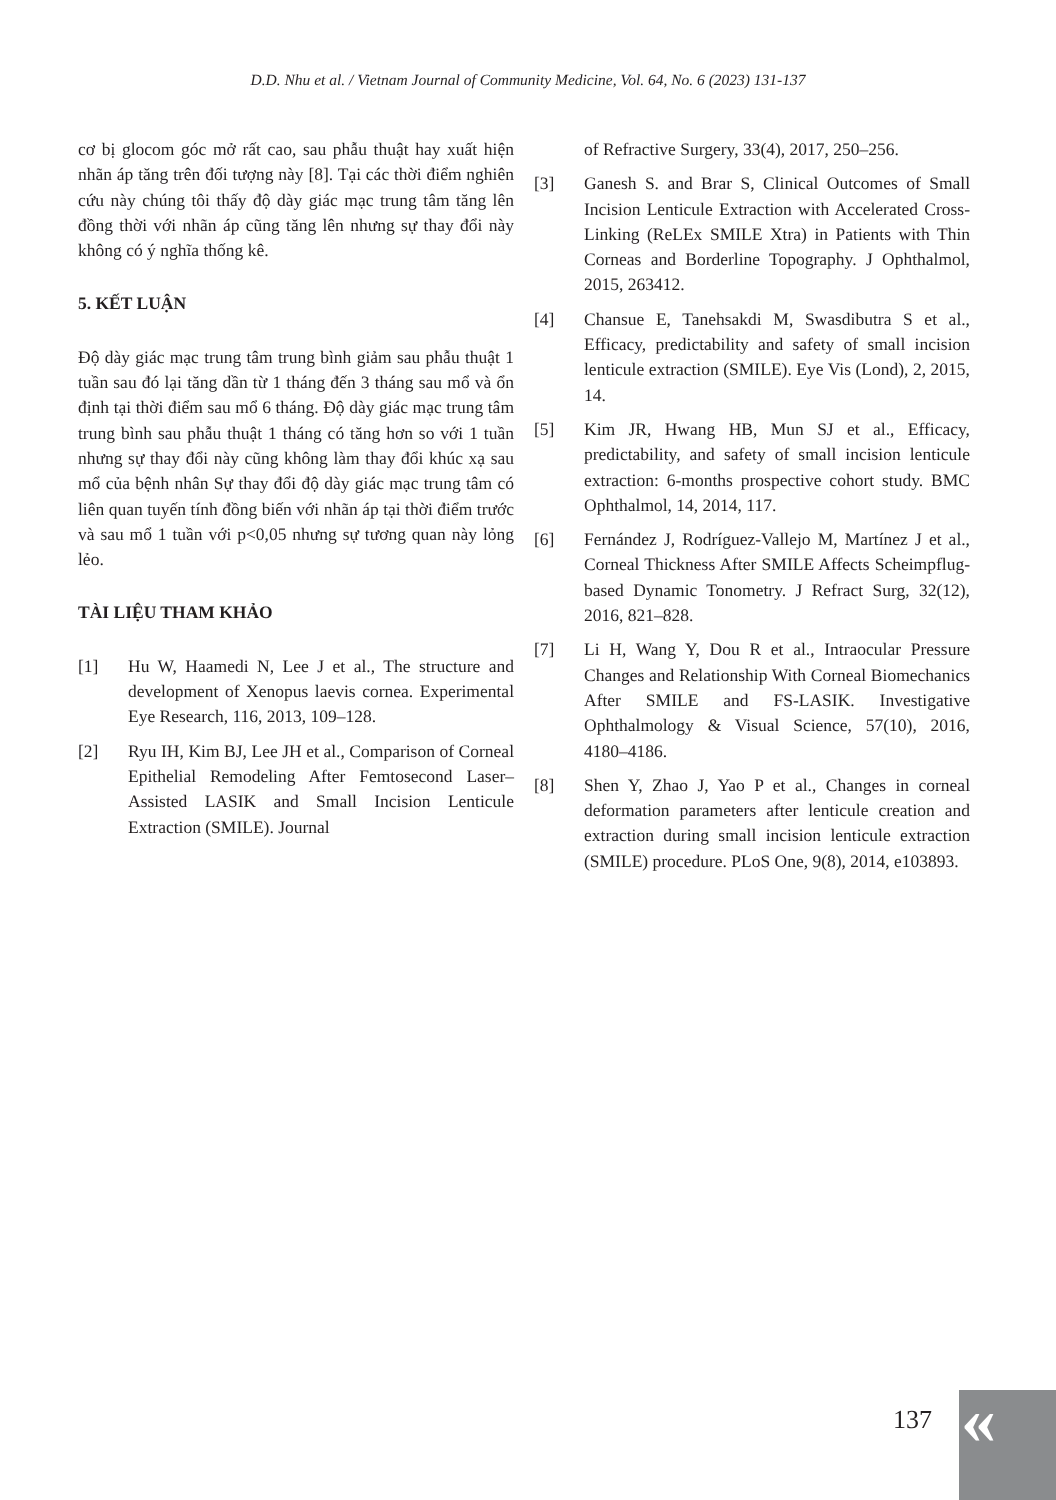D.D. Nhu et al. / Vietnam Journal of Community Medicine, Vol. 64, No. 6 (2023) 131-137
cơ bị glocom góc mở rất cao, sau phẫu thuật hay xuất hiện nhãn áp tăng trên đối tượng này [8]. Tại các thời điểm nghiên cứu này chúng tôi thấy độ dày giác mạc trung tâm tăng lên đồng thời với nhãn áp cũng tăng lên nhưng sự thay đổi này không có ý nghĩa thống kê.
5. KẾT LUẬN
Độ dày giác mạc trung tâm trung bình giảm sau phẫu thuật 1 tuần sau đó lại tăng dần từ 1 tháng đến 3 tháng sau mổ và ổn định tại thời điểm sau mổ 6 tháng. Độ dày giác mạc trung tâm trung bình sau phẫu thuật 1 tháng có tăng hơn so với 1 tuần nhưng sự thay đổi này cũng không làm thay đổi khúc xạ sau mổ của bệnh nhân Sự thay đổi độ dày giác mạc trung tâm có liên quan tuyến tính đồng biến với nhãn áp tại thời điểm trước và sau mổ 1 tuần với p<0,05 nhưng sự tương quan này lỏng lẻo.
TÀI LIỆU THAM KHẢO
[1] Hu W, Haamedi N, Lee J et al., The structure and development of Xenopus laevis cornea. Experimental Eye Research, 116, 2013, 109–128.
[2] Ryu IH, Kim BJ, Lee JH et al., Comparison of Corneal Epithelial Remodeling After Femtosecond Laser–Assisted LASIK and Small Incision Lenticule Extraction (SMILE). Journal
of Refractive Surgery, 33(4), 2017, 250–256.
[3] Ganesh S. and Brar S, Clinical Outcomes of Small Incision Lenticule Extraction with Accelerated Cross-Linking (ReLEx SMILE Xtra) in Patients with Thin Corneas and Borderline Topography. J Ophthalmol, 2015, 263412.
[4] Chansue E, Tanehsakdi M, Swasdibutra S et al., Efficacy, predictability and safety of small incision lenticule extraction (SMILE). Eye Vis (Lond), 2, 2015, 14.
[5] Kim JR, Hwang HB, Mun SJ et al., Efficacy, predictability, and safety of small incision lenticule extraction: 6-months prospective cohort study. BMC Ophthalmol, 14, 2014, 117.
[6] Fernández J, Rodríguez-Vallejo M, Martínez J et al., Corneal Thickness After SMILE Affects Scheimpflug-based Dynamic Tonometry. J Refract Surg, 32(12), 2016, 821–828.
[7] Li H, Wang Y, Dou R et al., Intraocular Pressure Changes and Relationship With Corneal Biomechanics After SMILE and FS-LASIK. Investigative Ophthalmology & Visual Science, 57(10), 2016, 4180–4186.
[8] Shen Y, Zhao J, Yao P et al., Changes in corneal deformation parameters after lenticule creation and extraction during small incision lenticule extraction (SMILE) procedure. PLoS One, 9(8), 2014, e103893.
137 «